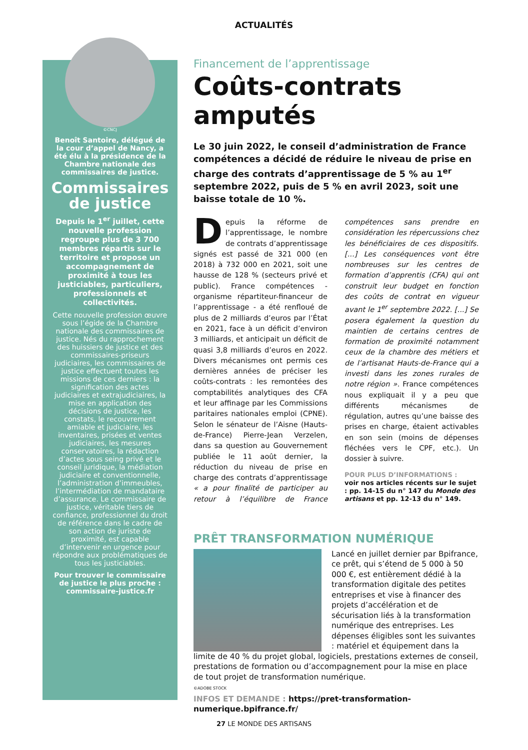ACTUALITÉS
©CNCJ
Benoît Santoire, délégué de la cour d’appel de Nancy, a été élu à la présidence de la Chambre nationale des commissaires de justice.
Commissaires de justice
Depuis le 1<sup>er</sup> juillet, cette nouvelle profession regroupe plus de 3 700 membres répartis sur le territoire et propose un accompagnement de proximité à tous les justiciables, particuliers, professionnels et collectivités.
Cette nouvelle profession œuvre sous l’égide de la Chambre nationale des commissaires de justice. Nés du rapprochement des huissiers de justice et des commissaires-priseurs judiciaires, les commissaires de justice effectuent toutes les missions de ces derniers : la signification des actes judiciaires et extrajudiciaires, la mise en application des décisions de justice, les constats, le recouvrement amiable et judiciaire, les inventaires, prisées et ventes judiciaires, les mesures conservatoires, la rédaction d’actes sous seing privé et le conseil juridique, la médiation judiciaire et conventionnelle, l’administration d’immeubles, l’intermédiation de mandataire d’assurance. Le commissaire de justice, véritable tiers de confiance, professionnel du droit de référence dans le cadre de son action de juriste de proximité, est capable d’intervenir en urgence pour répondre aux problématiques de tous les justiciables.
Pour trouver le commissaire de justice le plus proche : commissaire-justice.fr
Financement de l’apprentissage
Coûts-contrats amputés
Le 30 juin 2022, le conseil d’administration de France compétences a décidé de réduire le niveau de prise en charge des contrats d’apprentissage de 5 % au 1<sup>er</sup> septembre 2022, puis de 5 % en avril 2023, soit une baisse totale de 10 %.
Depuis la réforme de l’apprentissage, le nombre de contrats d’apprentissage signés est passé de 321 000 (en 2018) à 732 000 en 2021, soit une hausse de 128 % (secteurs privé et public). France compétences - organisme répartiteur-financeur de l’apprentissage - a été renfloué de plus de 2 milliards d’euros par l’État en 2021, face à un déficit d’environ 3 milliards, et anticipait un déficit de quasi 3,8 milliards d’euros en 2022. Divers mécanismes ont permis ces dernières années de préciser les coûts-contrats : les remontées des comptabilités analytiques des CFA et leur affinage par les Commissions paritaires nationales emploi (CPNE). Selon le sénateur de l’Aisne (Hauts-de-France) Pierre-Jean Verzelen, dans sa question au Gouvernement publiée le 11 août dernier, la réduction du niveau de prise en charge des contrats d’apprentissage « a pour finalité de participer au retour à l’équilibre de France compétences sans prendre en considération les répercussions chez les bénéficiaires de ces dispositifs. [...] Les conséquences vont être nombreuses sur les centres de formation d’apprentis (CFA) qui ont construit leur budget en fonction des coûts de contrat en vigueur avant le 1<sup>er</sup> septembre 2022. [...] Se posera également la question du maintien de certains centres de formation de proximité notamment ceux de la chambre des métiers et de l’artisanat Hauts-de-France qui a investi dans les zones rurales de notre région ». France compétences nous expliquait il y a peu que différents mécanismes de régulation, autres qu’une baisse des prises en charge, étaient activables en son sein (moins de dépenses fléchées vers le CPF, etc.). Un dossier à suivre.
POUR PLUS D’INFORMATIONS :
voir nos articles récents sur le sujet : pp. 14-15 du n° 147 du Monde des artisans et pp. 12-13 du n° 149.
PRÊT TRANSFORMATION NUMÉRIQUE
Lancé en juillet dernier par Bpifrance, ce prêt, qui s’étend de 5 000 à 50 000 €, est entièrement dédié à la transformation digitale des petites entreprises et vise à financer des projets d’accélération et de sécurisation liés à la transformation numérique des entreprises. Les dépenses éligibles sont les suivantes : matériel et équipement dans la limite de 40 % du projet global, logiciels, prestations externes de conseil, prestations de formation ou d’accompagnement pour la mise en place de tout projet de transformation numérique.
©ADOBE STOCK
INFOS ET DEMANDE : https://pret-transformation-numerique.bpifrance.fr/
27 LE MONDE DES ARTISANS